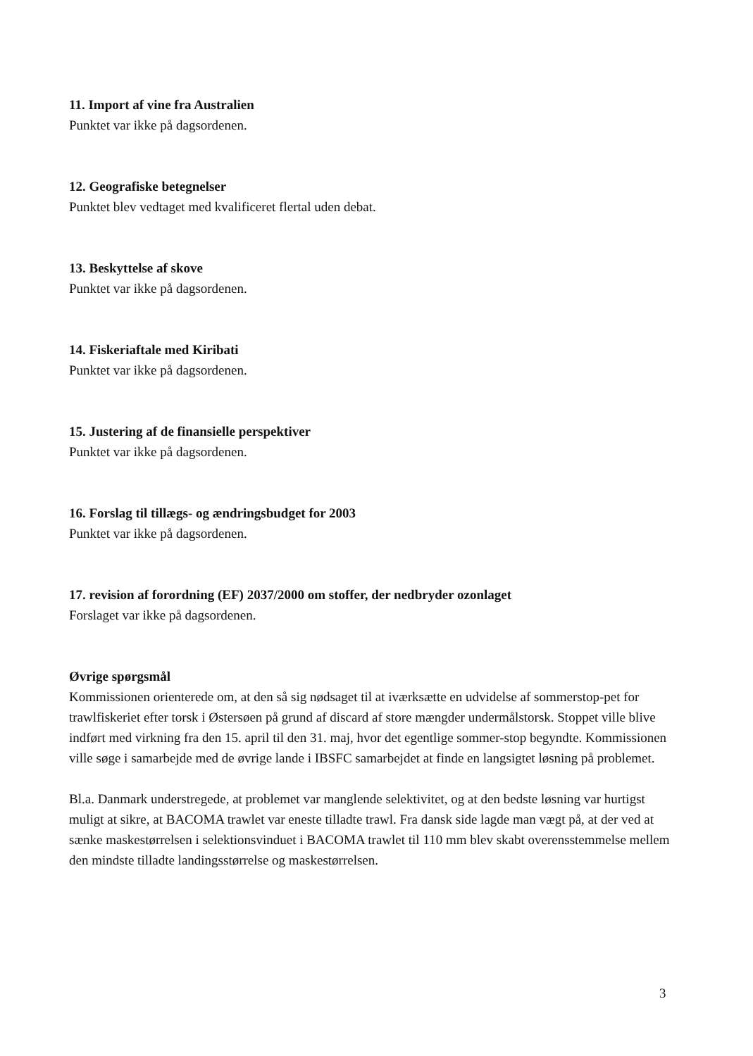11. Import af vine fra Australien
Punktet var ikke på dagsordenen.
12. Geografiske betegnelser
Punktet blev vedtaget med kvalificeret flertal uden debat.
13. Beskyttelse af skove
Punktet var ikke på dagsordenen.
14. Fiskeriaftale med Kiribati
Punktet var ikke på dagsordenen.
15. Justering af de finansielle perspektiver
Punktet var ikke på dagsordenen.
16. Forslag til tillægs- og ændringsbudget for 2003
Punktet var ikke på dagsordenen.
17. revision af forordning (EF) 2037/2000 om stoffer, der nedbryder ozonlaget
Forslaget var ikke på dagsordenen.
Øvrige spørgsmål
Kommissionen orienterede om, at den så sig nødsaget til at iværksætte en udvidelse af sommerstop-pet for trawlfiskeriet efter torsk i Østersøen på grund af discard af store mængder undermålstorsk. Stoppet ville blive indført med virkning fra den 15. april til den 31. maj, hvor det egentlige sommer-stop begyndte. Kommissionen ville søge i samarbejde med de øvrige lande i IBSFC samarbejdet at finde en langsigtet løsning på problemet.
Bl.a. Danmark understregede, at problemet var manglende selektivitet, og at den bedste løsning var hurtigst muligt at sikre, at BACOMA trawlet var eneste tilladte trawl. Fra dansk side lagde man vægt på, at der ved at sænke maskestørrelsen i selektionsvinduet i BACOMA trawlet til 110 mm blev skabt overensstemmelse mellem den mindste tilladte landingsstørrelse og maskestørrelsen.
3